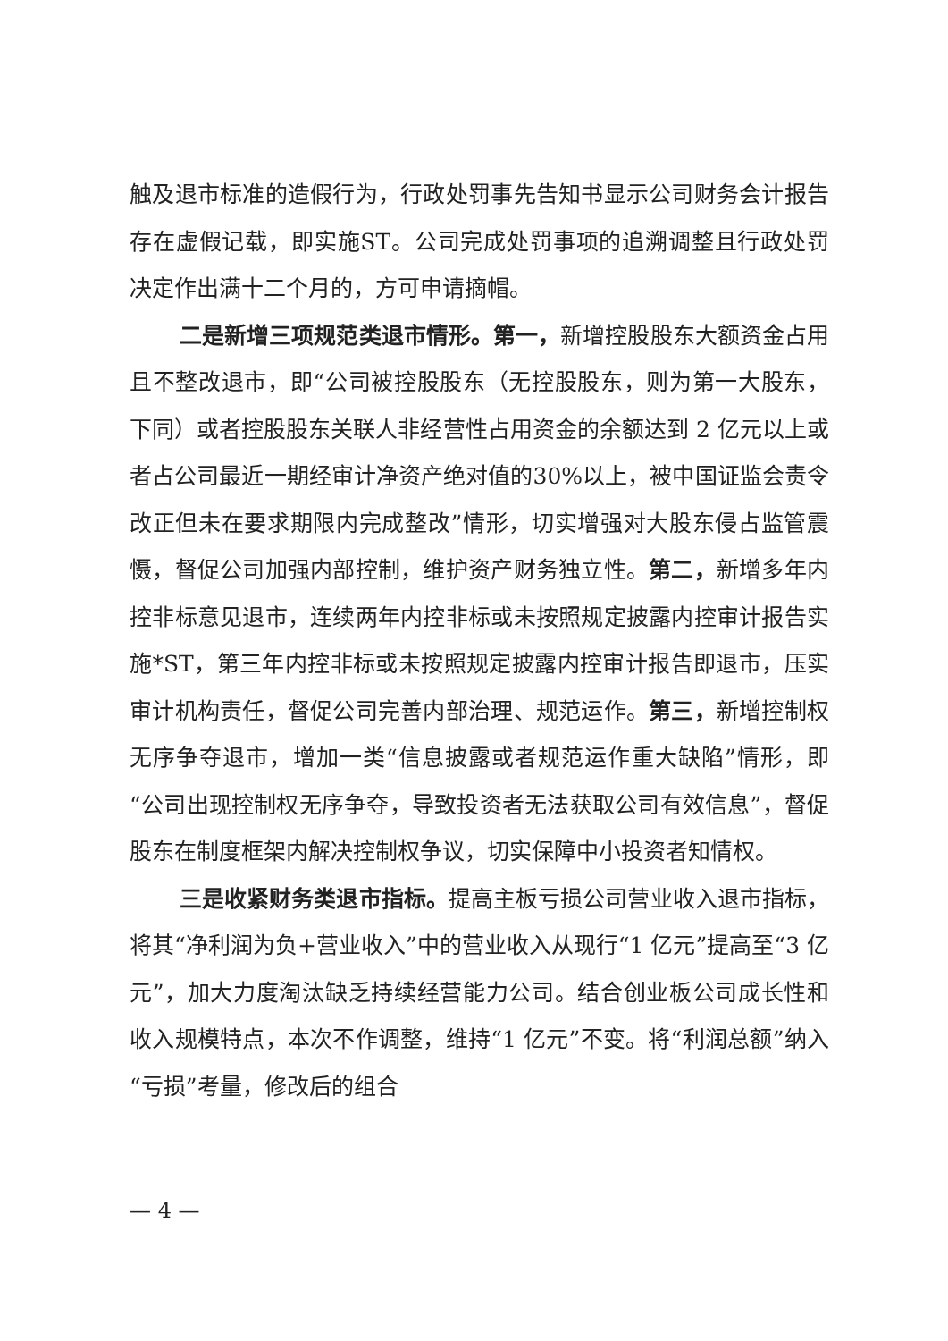触及退市标准的造假行为，行政处罚事先告知书显示公司财务会计报告存在虚假记载，即实施ST。公司完成处罚事项的追溯调整且行政处罚决定作出满十二个月的，方可申请摘帽。
二是新增三项规范类退市情形。第一，新增控股股东大额资金占用且不整改退市，即“公司被控股股东（无控股股东，则为第一大股东，下同）或者控股股东关联人非经营性占用资金的余额达到 2 亿元以上或者占公司最近一期经审计净资产绝对值的30%以上，被中国证监会责令改正但未在要求期限内完成整改”情形，切实增强对大股东侵占监管震慑，督促公司加强内部控制，维护资产财务独立性。第二，新增多年内控非标意见退市，连续两年内控非标或未按照规定披露内控审计报告实施*ST，第三年内控非标或未按照规定披露内控审计报告即退市，压实审计机构责任，督促公司完善内部治理、规范运作。第三，新增控制权无序争夺退市，增加一类“信息披露或者规范运作重大缺陷”情形，即“公司出现控制权无序争夺，导致投资者无法获取公司有效信息”，督促股东在制度框架内解决控制权争议，切实保障中小投资者知情权。
三是收紧财务类退市指标。提高主板亏损公司营业收入退市指标，将其“净利润为负+营业收入”中的营业收入从现行“1 亿元”提高至“3 亿元”，加大力度淘汰缺乏持续经营能力公司。结合创业板公司成长性和收入规模特点，本次不作调整，维持“1 亿元”不变。将“利润总额”纳入“亏损”考量，修改后的组合
— 4 —